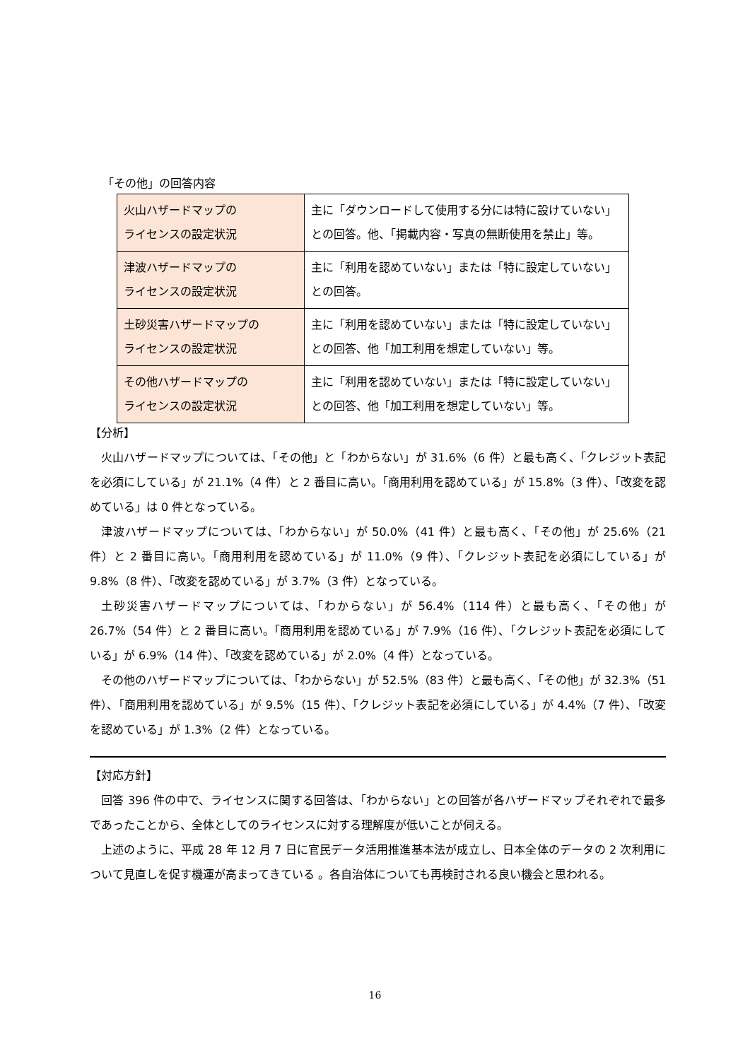「その他」の回答内容
| 火山ハザードマップの ライセンスの設定状況 | 主に「ダウンロードして使用する分には特に設けていない」との回答。他、「掲載内容・写真の無断使用を禁止」等。 |
| 津波ハザードマップの ライセンスの設定状況 | 主に「利用を認めていない」または「特に設定していない」との回答。 |
| 土砂災害ハザードマップの ライセンスの設定状況 | 主に「利用を認めていない」または「特に設定していない」との回答、他「加工利用を想定していない」等。 |
| その他ハザードマップの ライセンスの設定状況 | 主に「利用を認めていない」または「特に設定していない」との回答、他「加工利用を想定していない」等。 |
【分析】
火山ハザードマップについては、「その他」と「わからない」が 31.6%（6 件）と最も高く、「クレジット表記を必須にしている」が 21.1%（4 件）と 2 番目に高い。「商用利用を認めている」が 15.8%（3 件）、「改変を認めている」は 0 件となっている。
津波ハザードマップについては、「わからない」が 50.0%（41 件）と最も高く、「その他」が 25.6%（21 件）と 2 番目に高い。「商用利用を認めている」が 11.0%（9 件）、「クレジット表記を必須にしている」が 9.8%（8 件）、「改変を認めている」が 3.7%（3 件）となっている。
土砂災害ハザードマップについては、「わからない」が 56.4%（114 件）と最も高く、「その他」が 26.7%（54 件）と 2 番目に高い。「商用利用を認めている」が 7.9%（16 件）、「クレジット表記を必須にしている」が 6.9%（14 件）、「改変を認めている」が 2.0%（4 件）となっている。
その他のハザードマップについては、「わからない」が 52.5%（83 件）と最も高く、「その他」が 32.3%（51 件）、「商用利用を認めている」が 9.5%（15 件）、「クレジット表記を必須にしている」が 4.4%（7 件）、「改変を認めている」が 1.3%（2 件）となっている。
【対応方針】
回答 396 件の中で、ライセンスに関する回答は、「わからない」との回答が各ハザードマップそれぞれで最多であったことから、全体としてのライセンスに対する理解度が低いことが伺える。
上述のように、平成 28 年 12 月 7 日に官民データ活用推進基本法が成立し、日本全体のデータの 2 次利用について見直しを促す機運が高まってきている 。各自治体についても再検討される良い機会と思われる。
16